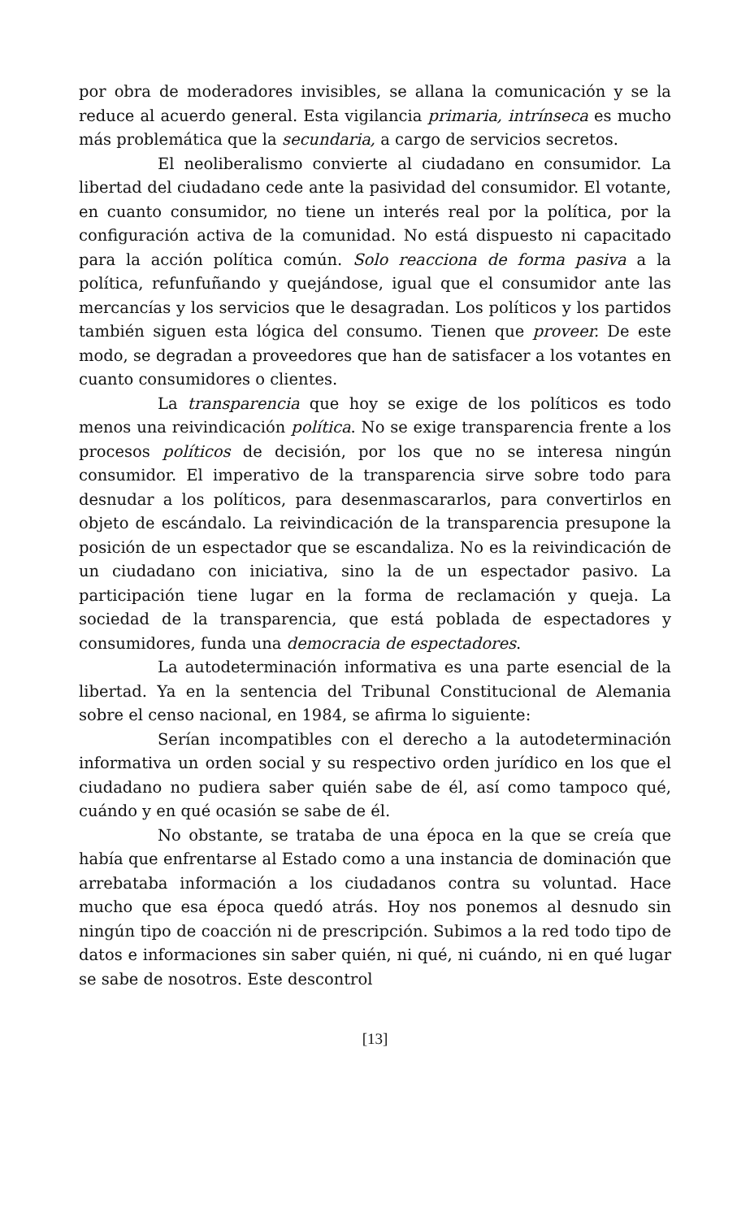por obra de moderadores invisibles, se allana la comunicación y se la reduce al acuerdo general. Esta vigilancia primaria, intrínseca es mucho más problemática que la secundaria, a cargo de servicios secretos.
El neoliberalismo convierte al ciudadano en consumidor. La libertad del ciudadano cede ante la pasividad del consumidor. El votante, en cuanto consumidor, no tiene un interés real por la política, por la configuración activa de la comunidad. No está dispuesto ni capacitado para la acción política común. Solo reacciona de forma pasiva a la política, refunfuñando y quejándose, igual que el consumidor ante las mercancías y los servicios que le desagradan. Los políticos y los partidos también siguen esta lógica del consumo. Tienen que proveer. De este modo, se degradan a proveedores que han de satisfacer a los votantes en cuanto consumidores o clientes.
La transparencia que hoy se exige de los políticos es todo menos una reivindicación política. No se exige transparencia frente a los procesos políticos de decisión, por los que no se interesa ningún consumidor. El imperativo de la transparencia sirve sobre todo para desnudar a los políticos, para desenmascararlos, para convertirlos en objeto de escándalo. La reivindicación de la transparencia presupone la posición de un espectador que se escandaliza. No es la reivindicación de un ciudadano con iniciativa, sino la de un espectador pasivo. La participación tiene lugar en la forma de reclamación y queja. La sociedad de la transparencia, que está poblada de espectadores y consumidores, funda una democracia de espectadores.
La autodeterminación informativa es una parte esencial de la libertad. Ya en la sentencia del Tribunal Constitucional de Alemania sobre el censo nacional, en 1984, se afirma lo siguiente:
Serían incompatibles con el derecho a la autodeterminación informativa un orden social y su respectivo orden jurídico en los que el ciudadano no pudiera saber quién sabe de él, así como tampoco qué, cuándo y en qué ocasión se sabe de él.
No obstante, se trataba de una época en la que se creía que había que enfrentarse al Estado como a una instancia de dominación que arrebataba información a los ciudadanos contra su voluntad. Hace mucho que esa época quedó atrás. Hoy nos ponemos al desnudo sin ningún tipo de coacción ni de prescripción. Subimos a la red todo tipo de datos e informaciones sin saber quién, ni qué, ni cuándo, ni en qué lugar se sabe de nosotros. Este descontrol
[13]